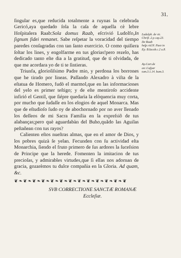31.
ſingular es,que reducida totalmente a ruynas la celebrada Gericó,aya quedado ſola la caſa de aquella cè lebre Hoſpitalera Raab:Sola domus Raab, eſcrivió Ludolfo,In ſignum fidei remanet. Sabe reſpetar la voracidad del tiempo paredes conſagradas con tan ſanto exercicio. O como quiſiera ſoltar los lines, y engolfarme en tus glorias!pero rezelo, has dedicado tanto eſte dia a la gratitud, que de ti olvidada, de que me acordara yo de ti te ſintieras.
Triunfa, glorioſiſsimo Padre mio, y perdona los borrones que he tirado por lineas. Paſſando Alexadro à viſta de la eſtatua de Homero, fudò el marmol,que en las informaciones del yelo es primer teſtigo; y de eſte mentiroſo accidente infirió el Gentil, que ſiépre quedarìa la elòquencia muy corta, por mucho que ſudaſſe en los elogios de aquel Monarca. Mas que de eſtudioſo ſudo oy de abochornado por no aver llenado los deſſeos de mi Sacra Familia en la expreſsiõ de tus alabanças;pero què aguardabàn del Buho,quãdo las Aguilas peſtañean con tus rayos?
Calienten eſtos nueſtras almas, que en el amor de Dios, y los pobres quizà ſe yelan. Fecunden con ſu actividad eſta Monarchia, ſiendo el fruto primero de ſus ardores la ſuceſsion de Principe que la herede. Fomenten la imitacion de tus precioſas, y admirables virtudes,que ſi ellas nos adornan de gracia, gozarèmos tu dulce compañia en la Gloria. Ad quam, &c.
Ludolph. de vit. Chriſt. 2.p cap.23. De Raab
heſp.vid.N. Paez in Ep. B.Iacob.c.2 u.8.
Ap.Cart.de orc.Caſpar tom.3.1.14. bom.3.
❦❧❦❧❦❧❦❧❦❧❦❧❦❧❦❧❦❧❦❧❦❧❦❧❦
SVB CORRECTIONE SANCTÆ ROMANÆ
Eccleſiæ.